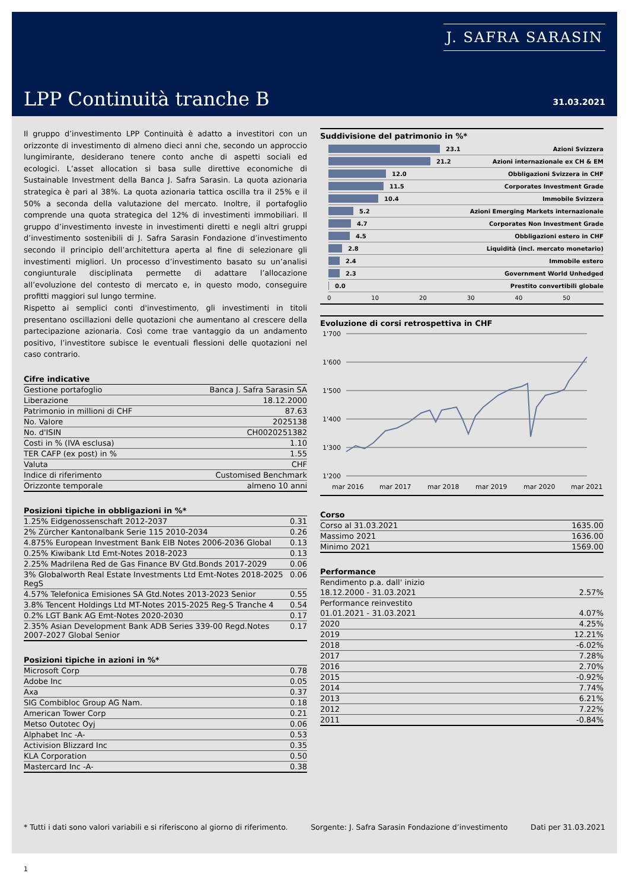J. SAFRA SARASIN
LPP Continuità tranche B 31.03.2021
Il gruppo d’investimento LPP Continuità è adatto a investitori con un orizzonte di investimento di almeno dieci anni che, secondo un approccio lungimirante, desiderano tenere conto anche di aspetti sociali ed ecologici. L’asset allocation si basa sulle direttive economiche di Sustainable Investment della Banca J. Safra Sarasin. La quota azionaria strategica è pari al 38%. La quota azionaria tattica oscilla tra il 25% e il 50% a seconda della valutazione del mercato. Inoltre, il portafoglio comprende una quota strategica del 12% di investimenti immobiliari. Il gruppo d’investimento investe in investimenti diretti e negli altri gruppi d’investimento sostenibili di J. Safra Sarasin Fondazione d’investimento secondo il principio dell’architettura aperta al fine di selezionare gli investimenti migliori. Un processo d’investimento basato su un’analisi congiunturale disciplinata permette di adattare l’allocazione all’evoluzione del contesto di mercato e, in questo modo, conseguire profitti maggiori sul lungo termine.
Rispetto ai semplici conti d'investimento, gli investimenti in titoli presentano oscillazioni delle quotazioni che aumentano al crescere della partecipazione azionaria. Così come trae vantaggio da un andamento positivo, l’investitore subisce le eventuali flessioni delle quotazioni nel caso contrario.
Cifre indicative
| Gestione portafoglio | Banca J. Safra Sarasin SA |
| Liberazione | 18.12.2000 |
| Patrimonio in millioni di CHF | 87.63 |
| No. Valore | 2025138 |
| No. d'ISIN | CH0020251382 |
| Costi in % (IVA esclusa) | 1.10 |
| TER CAFP (ex post) in % | 1.55 |
| Valuta | CHF |
| Indice di riferimento | Customised Benchmark |
| Orizzonte temporale | almeno 10 anni |
Posizioni tipiche in obbligazioni in %*
| 1.25% Eidgenossenschaft 2012-2037 | 0.31 |
| 2% Zürcher Kantonalbank Serie 115 2010-2034 | 0.26 |
| 4.875% European Investment Bank EIB Notes 2006-2036 Global | 0.13 |
| 0.25% Kiwibank Ltd Emt-Notes 2018-2023 | 0.13 |
| 2.25% Madrilena Red de Gas Finance BV Gtd.Bonds 2017-2029 | 0.06 |
| 3% Globalworth Real Estate Investments Ltd Emt-Notes 2018-2025 RegS | 0.06 |
| 4.57% Telefonica Emisiones SA Gtd.Notes 2013-2023 Senior | 0.55 |
| 3.8% Tencent Holdings Ltd MT-Notes 2015-2025 Reg-S Tranche 4 | 0.54 |
| 0.2% LGT Bank AG Emt-Notes 2020-2030 | 0.17 |
| 2.35% Asian Development Bank ADB Series 339-00 Regd.Notes 2007-2027 Global Senior | 0.17 |
Posizioni tipiche in azioni in %*
| Microsoft Corp | 0.78 |
| Adobe Inc | 0.05 |
| Axa | 0.37 |
| SIG Combibloc Group AG Nam. | 0.18 |
| American Tower Corp | 0.21 |
| Metso Outotec Oyj | 0.06 |
| Alphabet Inc -A- | 0.53 |
| Activision Blizzard Inc | 0.35 |
| KLA Corporation | 0.50 |
| Mastercard Inc -A- | 0.38 |
Suddivisione del patrimonio in %*
23.1 Azioni Svizzera
21.2 Azioni internazionale ex CH & EM
12.0 Obbligazioni Svizzera in CHF
11.5 Corporates Investment Grade
10.4 Immobile Svizzera
5.2 Azioni Emerging Markets internazionale
4.7 Corporates Non Investment Grade
4.5 Obbligazioni estero in CHF
2.8 Liquidità (incl. mercato monetario)
2.4 Immobile estero
2.3 Government World Unhedged
0.0 Prestito convertibili globale
0 10 20 30 40 50
Evoluzione di corsi retrospettiva in CHF
1'700
1'600
1'500
1'400
1'300
1'200
mar 2016
mar 2017
mar 2018
mar 2019
mar 2020
mar 2021
Corso
| Corso al 31.03.2021 | 1635.00 |
| Massimo 2021 | 1636.00 |
| Minimo 2021 | 1569.00 |
Performance
| Rendimento p.a. dall' inizio | |
| 18.12.2000 - 31.03.2021 | 2.57% |
| Performance reinvestito | |
| 01.01.2021 - 31.03.2021 | 4.07% |
| 2020 | 4.25% |
| 2019 | 12.21% |
| 2018 | -6.02% |
| 2017 | 7.28% |
| 2016 | 2.70% |
| 2015 | -0.92% |
| 2014 | 7.74% |
| 2013 | 6.21% |
| 2012 | 7.22% |
| 2011 | -0.84% |
* Tutti i dati sono valori variabili e si riferiscono al giorno di riferimento. Sorgente: J. Safra Sarasin Fondazione d’investimento Dati per 31.03.2021
1